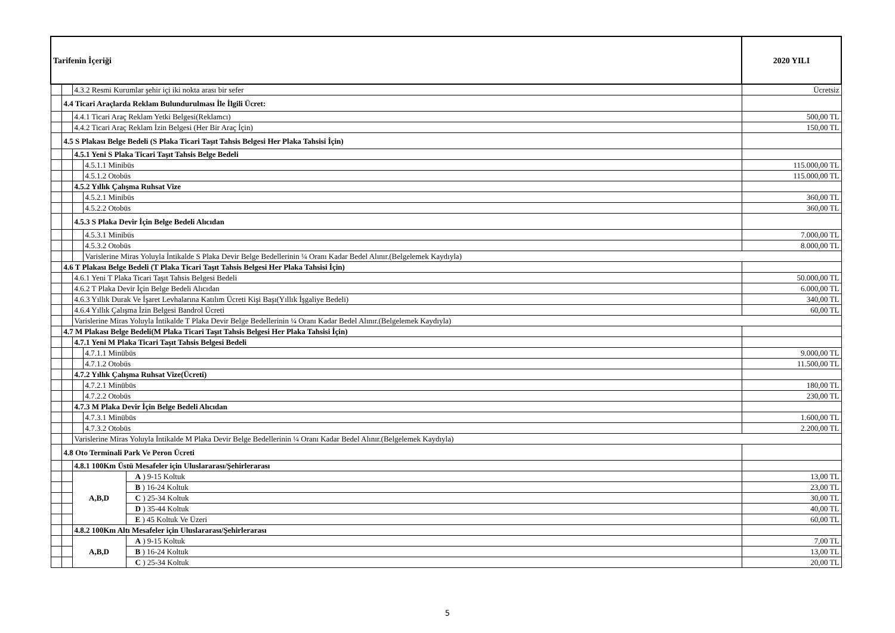| Tarifenin İçeriği | | | | | 2020 YILI |
| --- | --- | --- | --- | --- | --- |
| | | 4.3.2 Resmi Kurumlar şehir içi iki nokta arası bir sefer | | | Ücretsiz |
| | 4.4 Ticari Araçlarda Reklam Bulundurulması İle İlgili Ücret: | | | | |
| | | 4.4.1 Ticari Araç Reklam Yetki Belgesi(Reklamcı) | | | 500,00 TL |
| | | 4.4.2 Ticari Araç Reklam İzin Belgesi (Her Bir Araç İçin) | | | 150,00 TL |
| | 4.5 S Plakası Belge Bedeli (S Plaka Ticari Taşıt Tahsis Belgesi Her Plaka Tahsisi İçin) | | | | |
| | | 4.5.1 Yeni S Plaka Ticari Taşıt Tahsis Belge Bedeli | | | |
| | | | 4.5.1.1 Minibüs | | 115.000,00 TL |
| | | | 4.5.1.2 Otobüs | | 115.000,00 TL |
| | | 4.5.2 Yıllık Çalışma Ruhsat Vize | | | |
| | | | 4.5.2.1 Minibüs | | 360,00 TL |
| | | | 4.5.2.2 Otobüs | | 360,00 TL |
| | | 4.5.3 S Plaka Devir İçin Belge Bedeli Alıcıdan | | | |
| | | | 4.5.3.1 Minibüs | | 7.000,00 TL |
| | | | 4.5.3.2 Otobüs | | 8.000,00 TL |
| | | | Varislerine Miras Yoluyla İntikalde S Plaka Devir Belge Bedellerinin ¼ Oranı Kadar Bedel Alınır.(Belgelemek Kaydıyla) | | |
| | 4.6 T Plakası Belge Bedeli (T Plaka Ticari Taşıt Tahsis Belgesi Her Plaka Tahsisi İçin) | | | | |
| | | 4.6.1 Yeni T Plaka Ticari Taşıt Tahsis Belgesi Bedeli | | | 50.000,00 TL |
| | | 4.6.2 T Plaka Devir İçin Belge Bedeli Alıcıdan | | | 6.000,00 TL |
| | | 4.6.3 Yıllık Durak Ve İşaret Levhalarına Katılım Ücreti Kişi Başı(Yıllık İşgaliye Bedeli) | | | 340,00 TL |
| | | 4.6.4 Yıllık Çalışma İzin Belgesi Bandrol Ücreti | | | 60,00 TL |
| | | Varislerine Miras Yoluyla İntikalde T Plaka Devir Belge Bedellerinin ¼ Oranı Kadar Bedel Alınır.(Belgelemek Kaydıyla) | | | |
| | 4.7 M Plakası Belge Bedeli(M Plaka Ticari Taşıt Tahsis Belgesi Her Plaka Tahsisi İçin) | | | | |
| | | 4.7.1 Yeni M Plaka Ticari Taşıt Tahsis Belgesi Bedeli | | | |
| | | | 4.7.1.1 Minübüs | | 9.000,00 TL |
| | | | 4.7.1.2 Otobüs | | 11.500,00 TL |
| | | 4.7.2 Yıllık Çalışma Ruhsat Vize(Ücreti) | | | |
| | | | 4.7.2.1 Minübüs | | 180,00 TL |
| | | | 4.7.2.2 Otobüs | | 230,00 TL |
| | | 4.7.3 M Plaka Devir İçin Belge Bedeli Alıcıdan | | | |
| | | | 4.7.3.1 Minübüs | | 1.600,00 TL |
| | | | 4.7.3.2 Otobüs | | 2.200,00 TL |
| | | Varislerine Miras Yoluyla İntikalde M Plaka Devir Belge Bedellerinin ¼ Oranı Kadar Bedel Alınır.(Belgelemek Kaydıyla) | | | |
| | 4.8 Oto Terminali Park Ve Peron Ücreti | | | | |
| | | 4.8.1 100Km Üstü Mesafeler için Uluslararası/Şehirlerarası | | | |
| | | A,B,D | | A ) 9-15 Koltuk | 13,00 TL |
| | | | | B ) 16-24 Koltuk | 23,00 TL |
| | | | | C ) 25-34 Koltuk | 30,00 TL |
| | | | | D ) 35-44 Koltuk | 40,00 TL |
| | | | | E ) 45 Koltuk Ve Üzeri | 60,00 TL |
| | | 4.8.2 100Km Altı Mesafeler için Uluslararası/Şehirlerarası | | | |
| | | A,B,D | | A ) 9-15 Koltuk | 7,00 TL |
| | | | | B ) 16-24 Koltuk | 13,00 TL |
| | | | | C ) 25-34 Koltuk | 20,00 TL |
5